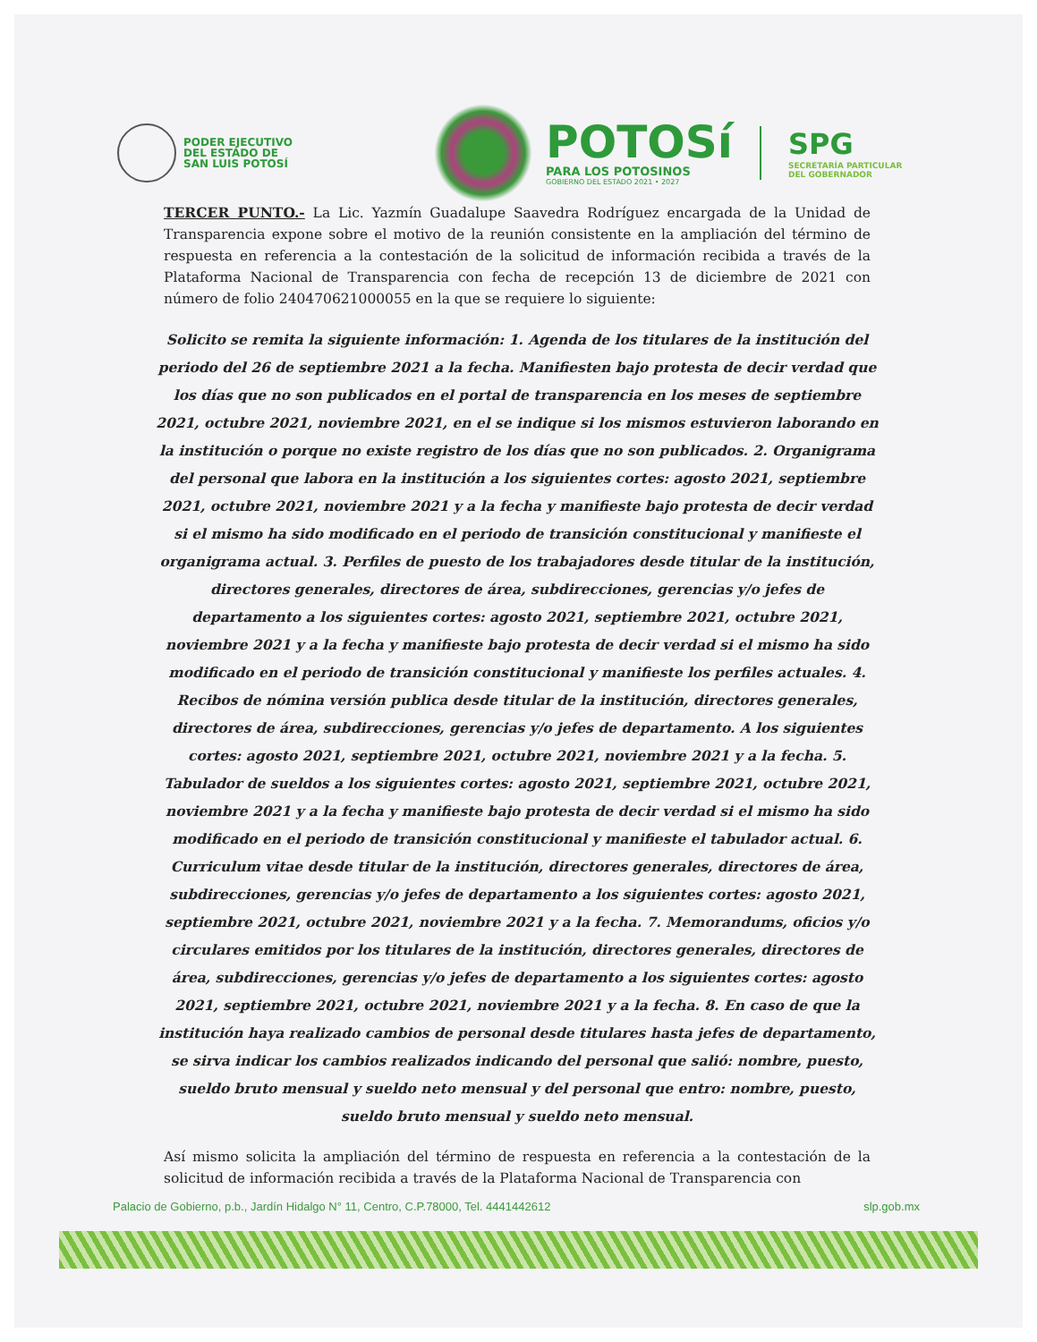PODER EJECUTIVO
DEL ESTADO DE
SAN LUIS POTOSÍ
POTOSí
PARA LOS POTOSINOS
GOBIERNO DEL ESTADO 2021 • 2027
SPG
SECRETARÍA PARTICULAR
DEL GOBERNADOR
TERCER PUNTO.- La Lic. Yazmín Guadalupe Saavedra Rodríguez encargada de la Unidad de Transparencia expone sobre el motivo de la reunión consistente en la ampliación del término de respuesta en referencia a la contestación de la solicitud de información recibida a través de la Plataforma Nacional de Transparencia con fecha de recepción 13 de diciembre de 2021 con número de folio 240470621000055 en la que se requiere lo siguiente:
Solicito se remita la siguiente información: 1. Agenda de los titulares de la institución del periodo del 26 de septiembre 2021 a la fecha. Manifiesten bajo protesta de decir verdad que los días que no son publicados en el portal de transparencia en los meses de septiembre 2021, octubre 2021, noviembre 2021, en el se indique si los mismos estuvieron laborando en la institución o porque no existe registro de los días que no son publicados. 2. Organigrama del personal que labora en la institución a los siguientes cortes: agosto 2021, septiembre 2021, octubre 2021, noviembre 2021 y a la fecha y manifieste bajo protesta de decir verdad si el mismo ha sido modificado en el periodo de transición constitucional y manifieste el organigrama actual. 3. Perfiles de puesto de los trabajadores desde titular de la institución, directores generales, directores de área, subdirecciones, gerencias y/o jefes de departamento a los siguientes cortes: agosto 2021, septiembre 2021, octubre 2021, noviembre 2021 y a la fecha y manifieste bajo protesta de decir verdad si el mismo ha sido modificado en el periodo de transición constitucional y manifieste los perfiles actuales. 4. Recibos de nómina versión publica desde titular de la institución, directores generales, directores de área, subdirecciones, gerencias y/o jefes de departamento. A los siguientes cortes: agosto 2021, septiembre 2021, octubre 2021, noviembre 2021 y a la fecha. 5. Tabulador de sueldos a los siguientes cortes: agosto 2021, septiembre 2021, octubre 2021, noviembre 2021 y a la fecha y manifieste bajo protesta de decir verdad si el mismo ha sido modificado en el periodo de transición constitucional y manifieste el tabulador actual. 6. Curriculum vitae desde titular de la institución, directores generales, directores de área, subdirecciones, gerencias y/o jefes de departamento a los siguientes cortes: agosto 2021, septiembre 2021, octubre 2021, noviembre 2021 y a la fecha. 7. Memorandums, oficios y/o circulares emitidos por los titulares de la institución, directores generales, directores de área, subdirecciones, gerencias y/o jefes de departamento a los siguientes cortes: agosto 2021, septiembre 2021, octubre 2021, noviembre 2021 y a la fecha. 8. En caso de que la institución haya realizado cambios de personal desde titulares hasta jefes de departamento, se sirva indicar los cambios realizados indicando del personal que salió: nombre, puesto, sueldo bruto mensual y sueldo neto mensual y del personal que entro: nombre, puesto, sueldo bruto mensual y sueldo neto mensual.
Así mismo solicita la ampliación del término de respuesta en referencia a la contestación de la solicitud de información recibida a través de la Plataforma Nacional de Transparencia con
Palacio de Gobierno, p.b., Jardín Hidalgo N° 11, Centro, C.P.78000, Tel. 4441442612 slp.gob.mx